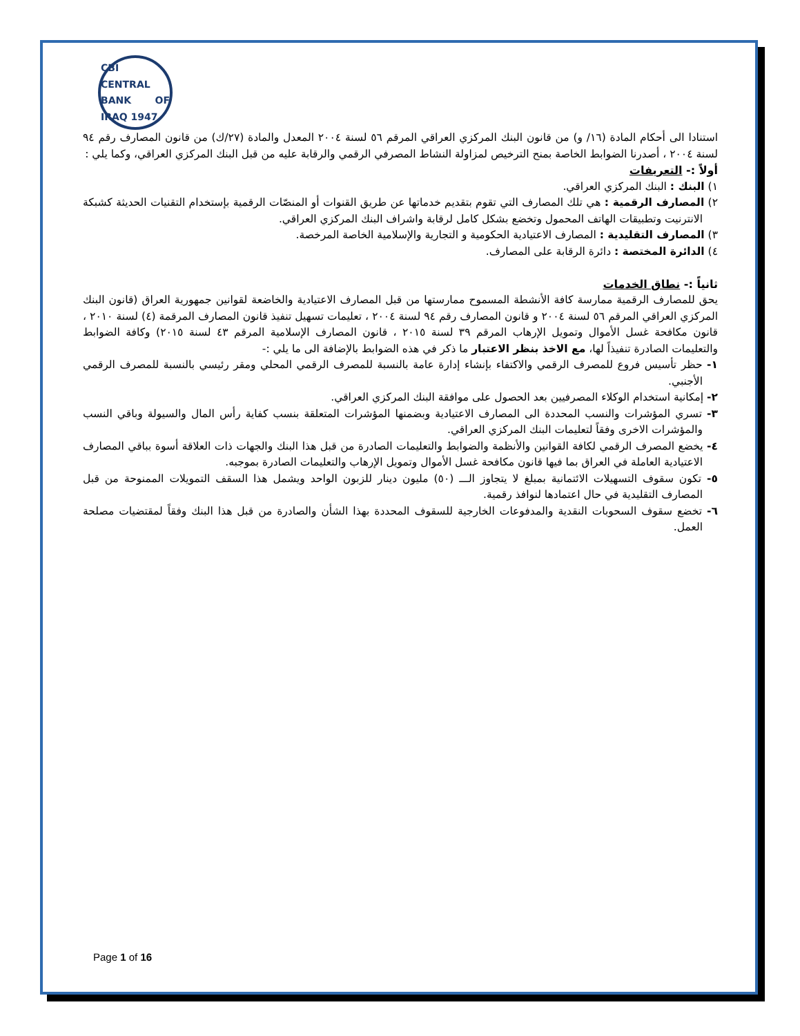CBI
CENTRAL BANK OF IRAQ 1947
استنادا الى أحكام المادة (١٦/ و) من قانون البنك المركزي العراقي المرقم ٥٦ لسنة ٢٠٠٤ المعدل والمادة (٢٧/ك) من قانون المصارف رقم ٩٤ لسنة ٢٠٠٤ ، أصدرنا الضوابط الخاصة بمنح الترخيص لمزاولة النشاط المصرفي الرقمي والرقابة عليه من قبل البنك المركزي العراقي، وكما يلي :
أولاً :- التعريفات
١) البنك : البنك المركزي العراقي.
٢) المصارف الرقمية : هي تلك المصارف التي تقوم بتقديم خدماتها عن طريق القنوات أو المنصّات الرقمية بإستخدام التقنيات الحديثة كشبكة الانترنيت وتطبيقات الهاتف المحمول وتخضع بشكل كامل لرقابة واشراف البنك المركزي العراقي.
٣) المصارف التقليدية : المصارف الاعتيادية الحكومية و التجارية والإسلامية الخاصة المرخصة.
٤) الدائرة المختصة : دائرة الرقابة على المصارف.
ثانياً :- نطاق الخدمات
يحق للمصارف الرقمية ممارسة كافة الأنشطة المسموح ممارستها من قبل المصارف الاعتيادية والخاضعة لقوانين جمهورية العراق (قانون البنك المركزي العراقي المرقم ٥٦ لسنة ٢٠٠٤ و قانون المصارف رقم ٩٤ لسنة ٢٠٠٤ ، تعليمات تسهيل تنفيذ قانون المصارف المرقمة (٤) لسنة ٢٠١٠ ، قانون مكافحة غسل الأموال وتمويل الإرهاب المرقم ٣٩ لسنة ٢٠١٥ ، قانون المصارف الإسلامية المرقم ٤٣ لسنة ٢٠١٥) وكافة الضوابط والتعليمات الصادرة تنفيذاً لها، مع الاخذ بنظر الاعتبار ما ذكر في هذه الضوابط بالإضافة الى ما يلي :-
١- حظر تأسيس فروع للمصرف الرقمي والاكتفاء بإنشاء إدارة عامة بالنسبة للمصرف الرقمي المحلي ومقر رئيسي بالنسبة للمصرف الرقمي الأجنبي.
٢- إمكانية استخدام الوكلاء المصرفيين بعد الحصول على موافقة البنك المركزي العراقي.
٣- تسري المؤشرات والنسب المحددة الى المصارف الاعتيادية وبضمنها المؤشرات المتعلقة بنسب كفاية رأس المال والسيولة وباقي النسب والمؤشرات الاخرى وفقاً لتعليمات البنك المركزي العراقي.
٤- يخضع المصرف الرقمي لكافة القوانين والأنظمة والضوابط والتعليمات الصادرة من قبل هذا البنك والجهات ذات العلاقة أسوة بباقي المصارف الاعتيادية العاملة في العراق بما فيها قانون مكافحة غسل الأموال وتمويل الإرهاب والتعليمات الصادرة بموجبه.
٥- تكون سقوف التسهيلات الائتمانية بمبلغ لا يتجاوز الـــ (٥٠) مليون دينار للزبون الواحد ويشمل هذا السقف التمويلات الممنوحة من قبل المصارف التقليدية في حال اعتمادها لنوافذ رقمية.
٦- تخضع سقوف السحوبات النقدية والمدفوعات الخارجية للسقوف المحددة بهذا الشأن والصادرة من قبل هذا البنك وفقاً لمقتضيات مصلحة العمل.
Page 1 of 16